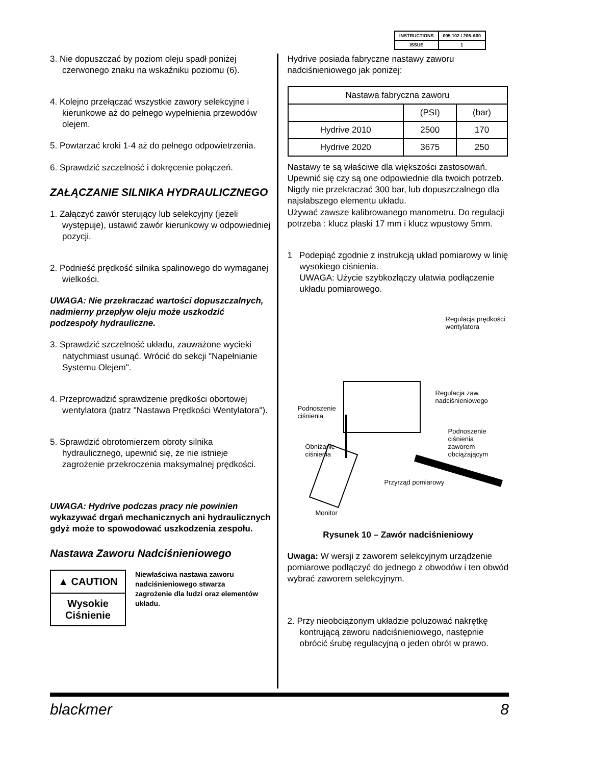| INSTRUCTIONS | 005.102 / 206-A00 |
| ISSUE | 1 |
3. Nie dopuszczać by poziom oleju spadł poniżej czerwonego znaku na wskaźniku poziomu (6).
4. Kolejno przełączać wszystkie zawory selekcyjne i kierunkowe aż do pełnego wypełnienia przewodów olejem.
5. Powtarzać kroki 1-4 aż do pełnego odpowietrzenia.
6. Sprawdzić szczelność i dokręcenie połączeń.
ZAŁĄCZANIE SILNIKA HYDRAULICZNEGO
1. Załączyć zawór sterujący lub selekcyjny (jeżeli występuje), ustawić zawór kierunkowy w odpowiedniej pozycji.
2. Podnieść prędkość silnika spalinowego do wymaganej wielkości.
UWAGA: Nie przekraczać wartości dopuszczalnych, nadmierny przepływ oleju może uszkodzić podzespoły hydrauliczne.
3. Sprawdzić szczelność układu, zauważone wycieki natychmiast usunąć. Wrócić do sekcji "Napełnianie Systemu Olejem".
4. Przeprowadzić sprawdzenie prędkości obortowej wentylatora (patrz "Nastawa Prędkości Wentylatora").
5. Sprawdzić obrotomierzem obroty silnika hydraulicznego, upewnić się, że nie istnieje zagrożenie przekroczenia maksymalnej prędkości.
UWAGA: Hydrive podczas pracy nie powinien wykazywać drgań mechanicznych ani hydraulicznych gdyż może to spowodować uszkodzenia zespołu.
Nastawa Zaworu Nadciśnieniowego
▲ CAUTION
Wysokie Ciśnienie
Niewłaściwa nastawa zaworu nadciśnieniowego stwarza zagrożenie dla ludzi oraz elementów układu.
Hydrive posiada fabryczne nastawy zaworu nadciśnieniowego jak poniżej:
| Nastawa fabryczna zaworu | | |
| | (PSI) | (bar) |
| Hydrive 2010 | 2500 | 170 |
| Hydrive 2020 | 3675 | 250 |
Nastawy te są właściwe dla większości zastosowań. Upewnić się czy są one odpowiednie dla twoich potrzeb. Nigdy nie przekraczać 300 bar, lub dopuszczalnego dla najsłabszego elementu układu.
Używać zawsze kalibrowanego manometru. Do regulacji potrzeba : klucz płaski 17 mm i klucz wpustowy 5mm.
1 Podepiąć zgodnie z instrukcją układ pomiarowy w linię wysokiego ciśnienia.
UWAGA: Użycie szybkozłączy ułatwia podłączenie układu pomiarowego.
Regulacja prędkości
wentylatora
Regulacja zaw. nadciśnieniowego
Podnoszenie
ciśnienia
Podnoszenie ciśnienia
zaworem obciążającym
Obniżanie
ciśnienia
Przyrząd pomiarowy
Monitor
Rysunek 10 – Zawór nadciśnieniowy
Uwaga: W wersji z zaworem selekcyjnym urządzenie pomiarowe podłączyć do jednego z obwodów i ten obwód wybrać zaworem selekcyjnym.
2. Przy nieobciążonym układzie poluzować nakrętkę kontrującą zaworu nadciśnieniowego, następnie obrócić śrubę regulacyjną o jeden obrót w prawo.
blackmer 8